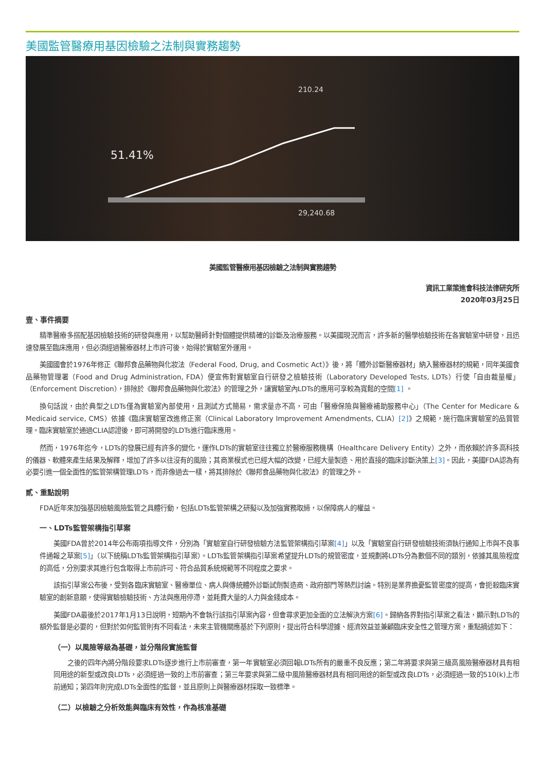美國監管醫療用基因檢驗之法制與實務趨勢
210.24
29,240.68
51.41%
美國監管醫療用基因檢驗之法制與實務趨勢
資訊工業策進會科技法律研究所
2020年03月25日
壹、事件摘要
精準醫療多搭配基因檢驗技術的研發與應用，以幫助醫師針對個體提供精確的診斷及治療服務。以美國現況而言，許多新的醫學檢驗技術在各實驗室中研發，且迅速發展至臨床應用，但必須經過醫療器材上市許可後，始得於實驗室外運用。
美國國會於1976年修正《聯邦食品藥物與化妝法（Federal Food, Drug, and Cosmetic Act）》後，將「體外診斷醫療器材」納入醫療器材的規範，同年美國食品藥物管理署（Food and Drug Administration, FDA）便宣佈對實驗室自行研發之檢驗技術（Laboratory Developed Tests, LDTs）行使「自由裁量權」（Enforcement Discretion），排除於《聯邦食品藥物與化妝法》的管理之外，讓實驗室內LDTs的應用可享較為寬鬆的空間[1] 。
換句話說，由於典型之LDTs僅為實驗室內部使用，且測試方式簡易，需求量亦不高，可由「醫療保險與醫療補助服務中心」（The Center for Medicare & Medicaid service, CMS）依據《臨床實驗室改進修正案（Clinical Laboratory Improvement Amendments, CLIA）[2]》之規範，施行臨床實驗室的品質管理。臨床實驗室於通過CLIA認證後，即可將開發的LDTs進行臨床應用。
然而，1976年迄今，LDTs的發展已經有許多的變化，運作LDTs的實驗室往往獨立於醫療服務機構（Healthcare Delivery Entity）之外，而依賴於許多高科技的儀器、軟體來產生結果及解釋，增加了許多以往沒有的風險；其商業模式也已經大幅的改變，已經大量製造、用於直接的臨床診斷決策上[3]。因此，美國FDA認為有必要引進一個全面性的監管架構管理LDTs，而非像過去一樣，將其排除於《聯邦食品藥物與化妝法》的管理之外。
貳、重點說明
FDA近年來加強基因檢驗風險監管之具體行動，包括LDTs監管架構之研擬以及加強實務取締，以保障病人的權益。
一、LDTs監管架構指引草案
美國FDA曾於2014年公布兩項指導文件，分別為「實驗室自行研發檢驗方法監管架構指引草案[4]」以及「實驗室自行研發檢驗技術須執行通知上市與不良事件通報之草案[5]」（以下統稱LDTs監管架構指引草案）。LDTs監管架構指引草案希望提升LDTs的規管密度，並規劃將LDTs分為數個不同的類別，依據其風險程度的高低，分別要求其進行包含取得上市前許可、符合品質系統規範等不同程度之要求。
該指引草案公布後，受到各臨床實驗室、醫療單位、病人與傳統體外診斷試劑製造商、政府部門等熱烈討論。特別是業界擔憂監管密度的提高，會扼殺臨床實驗室的創新意願，使得實驗檢驗技術、方法與應用停滯，並耗費大量的人力與金錢成本。
美國FDA最後於2017年1月13日說明，短期內不會執行該指引草案內容，但會尋求更加全面的立法解決方案[6]。歸納各界對指引草案之看法，顯示對LDTs的額外監督是必要的，但對於如何監管則有不同看法，未來主管機關應基於下列原則，提出符合科學證據、經濟效益並兼顧臨床安全性之管理方案，重點摘述如下：
（一）以風險等級為基礎，並分階段實施監督
之後的四年內將分階段要求LDTs逐步進行上市前審查，第一年實驗室必須回報LDTs所有的嚴重不良反應；第二年將要求與第三級高風險醫療器材具有相同用途的新型或改良LDTs，必須經過一致的上市前審查；第三年要求與第二級中風險醫療器材具有相同用途的新型或改良LDTs，必須經過一致的510(k)上市前通知；第四年則完成LDTs全面性的監督，並且原則上與醫療器材採取一致標準。
（二）以檢驗之分析效能與臨床有效性，作為核准基礎